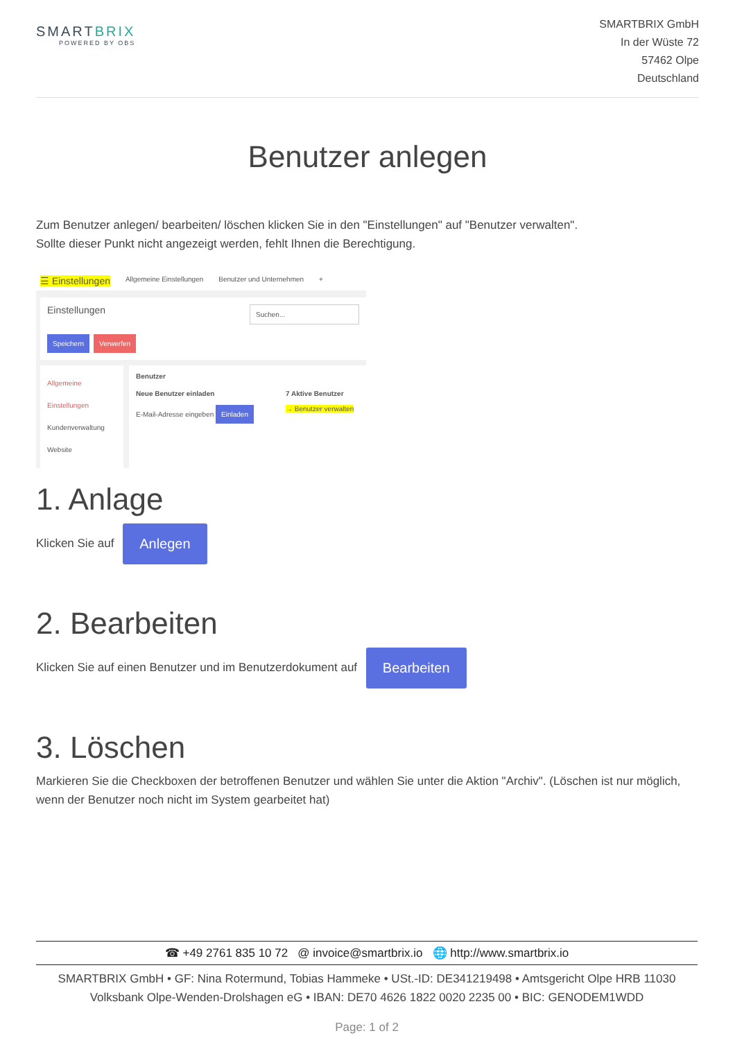SMARTBRIX
POWERED BY OBS
SMARTBRIX GmbH
In der Wüste 72
57462 Olpe
Deutschland
Benutzer anlegen
Zum Benutzer anlegen/ bearbeiten/ löschen klicken Sie in den "Einstellungen" auf "Benutzer verwalten".
Sollte dieser Punkt nicht angezeigt werden, fehlt Ihnen die Berechtigung.
☰ Einstellungen Allgemeine Einstellungen Benutzer und Unternehmen +
Einstellungen Suchen...
Speichern Verwerfen
Allgemeine Einstellungen
Kundenverwaltung
Website
Benutzer
Neue Benutzer einladen
E-Mail-Adresse eingeben Einladen
7 Aktive Benutzer
→ Benutzer verwalten
1. Anlage
Klicken Sie auf Anlegen
2. Bearbeiten
Klicken Sie auf einen Benutzer und im Benutzerdokument auf Bearbeiten
3. Löschen
Markieren Sie die Checkboxen der betroffenen Benutzer und wählen Sie unter die Aktion "Archiv". (Löschen ist nur möglich, wenn der Benutzer noch nicht im System gearbeitet hat)
☎ +49 2761 835 10 72 @ invoice@smartbrix.io 🌐 http://www.smartbrix.io
SMARTBRIX GmbH • GF: Nina Rotermund, Tobias Hammeke • USt.-ID: DE341219498 • Amtsgericht Olpe HRB 11030
Volksbank Olpe-Wenden-Drolshagen eG • IBAN: DE70 4626 1822 0020 2235 00 • BIC: GENODEM1WDD
Page: 1 of 2